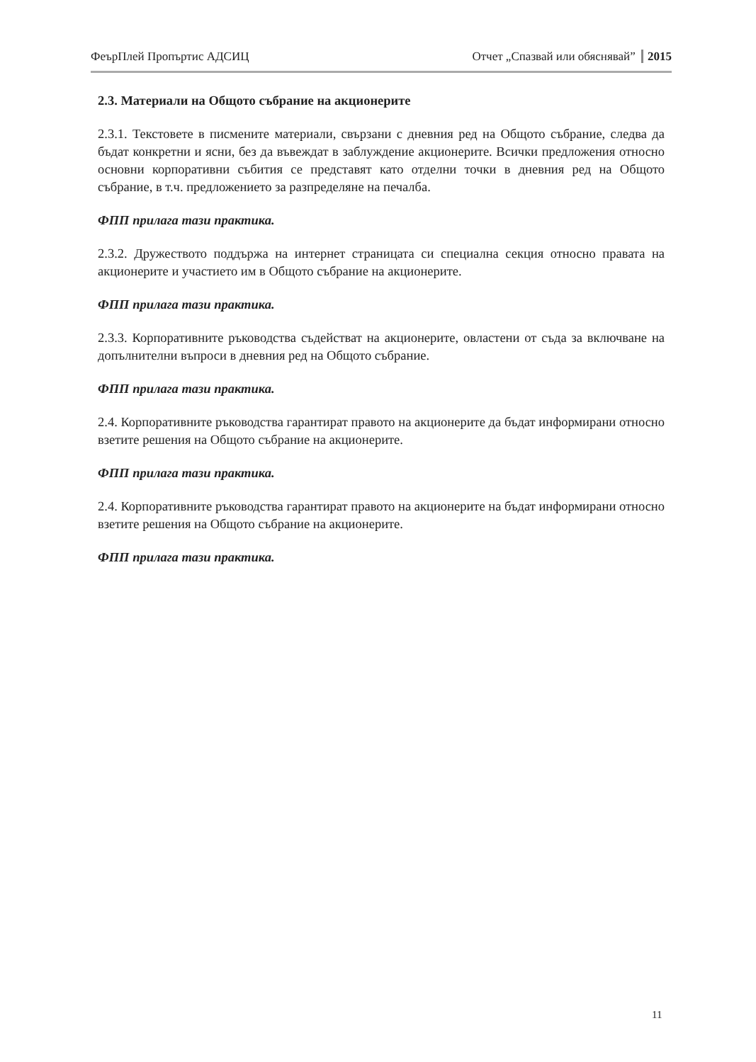ФеърПлей Пропъртис АДСИЦ Отчет „Спазвай или обяснявай” 2015
2.3. Материали на Общото събрание на акционерите
2.3.1. Текстовете в писмените материали, свързани с дневния ред на Общото събрание, следва да бъдат конкретни и ясни, без да въвеждат в заблуждение акционерите. Всички предложения относно основни корпоративни събития се представят като отделни точки в дневния ред на Общото събрание, в т.ч. предложението за разпределяне на печалба.
ФПП прилага тази практика.
2.3.2. Дружеството поддържа на интернет страницата си специална секция относно правата на акционерите и участието им в Общото събрание на акционерите.
ФПП прилага тази практика.
2.3.3. Корпоративните ръководства съдействат на акционерите, овластени от съда за включване на допълнителни въпроси в дневния ред на Общото събрание.
ФПП прилага тази практика.
2.4. Корпоративните ръководства гарантират правото на акционерите да бъдат информирани относно взетите решения на Общото събрание на акционерите.
ФПП прилага тази практика.
2.4. Корпоративните ръководства гарантират правото на акционерите на бъдат информирани относно взетите решения на Общото събрание на акционерите.
ФПП прилага тази практика.
11